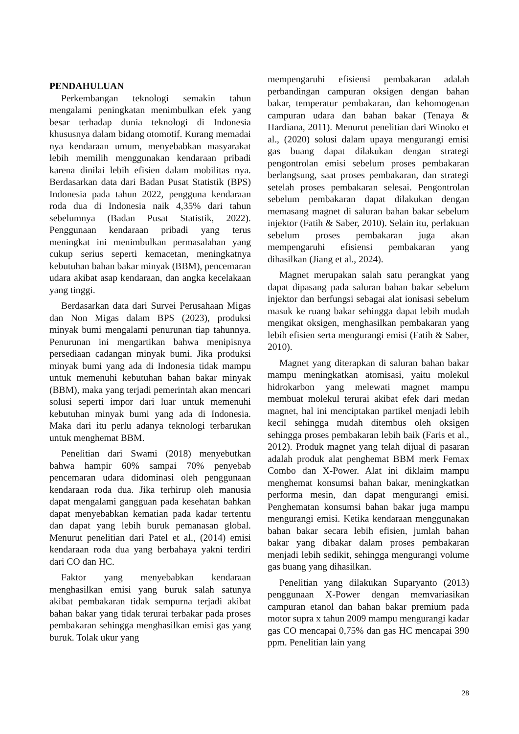PENDAHULUAN
Perkembangan teknologi semakin tahun mengalami peningkatan menimbulkan efek yang besar terhadap dunia teknologi di Indonesia khususnya dalam bidang otomotif. Kurang memadai nya kendaraan umum, menyebabkan masyarakat lebih memilih menggunakan kendaraan pribadi karena dinilai lebih efisien dalam mobilitas nya. Berdasarkan data dari Badan Pusat Statistik (BPS) Indonesia pada tahun 2022, pengguna kendaraan roda dua di Indonesia naik 4,35% dari tahun sebelumnya (Badan Pusat Statistik, 2022). Penggunaan kendaraan pribadi yang terus meningkat ini menimbulkan permasalahan yang cukup serius seperti kemacetan, meningkatnya kebutuhan bahan bakar minyak (BBM), pencemaran udara akibat asap kendaraan, dan angka kecelakaan yang tinggi.
Berdasarkan data dari Survei Perusahaan Migas dan Non Migas dalam BPS (2023), produksi minyak bumi mengalami penurunan tiap tahunnya. Penurunan ini mengartikan bahwa menipisnya persediaan cadangan minyak bumi. Jika produksi minyak bumi yang ada di Indonesia tidak mampu untuk memenuhi kebutuhan bahan bakar minyak (BBM), maka yang terjadi pemerintah akan mencari solusi seperti impor dari luar untuk memenuhi kebutuhan minyak bumi yang ada di Indonesia. Maka dari itu perlu adanya teknologi terbarukan untuk menghemat BBM.
Penelitian dari Swami (2018) menyebutkan bahwa hampir 60% sampai 70% penyebab pencemaran udara didominasi oleh penggunaan kendaraan roda dua. Jika terhirup oleh manusia dapat mengalami gangguan pada kesehatan bahkan dapat menyebabkan kematian pada kadar tertentu dan dapat yang lebih buruk pemanasan global. Menurut penelitian dari Patel et al., (2014) emisi kendaraan roda dua yang berbahaya yakni terdiri dari CO dan HC.
Faktor yang menyebabkan kendaraan menghasilkan emisi yang buruk salah satunya akibat pembakaran tidak sempurna terjadi akibat bahan bakar yang tidak terurai terbakar pada proses pembakaran sehingga menghasilkan emisi gas yang buruk. Tolak ukur yang
mempengaruhi efisiensi pembakaran adalah perbandingan campuran oksigen dengan bahan bakar, temperatur pembakaran, dan kehomogenan campuran udara dan bahan bakar (Tenaya & Hardiana, 2011). Menurut penelitian dari Winoko et al., (2020) solusi dalam upaya mengurangi emisi gas buang dapat dilakukan dengan strategi pengontrolan emisi sebelum proses pembakaran berlangsung, saat proses pembakaran, dan strategi setelah proses pembakaran selesai. Pengontrolan sebelum pembakaran dapat dilakukan dengan memasang magnet di saluran bahan bakar sebelum injektor (Fatih & Saber, 2010). Selain itu, perlakuan sebelum proses pembakaran juga akan mempengaruhi efisiensi pembakaran yang dihasilkan (Jiang et al., 2024).
Magnet merupakan salah satu perangkat yang dapat dipasang pada saluran bahan bakar sebelum injektor dan berfungsi sebagai alat ionisasi sebelum masuk ke ruang bakar sehingga dapat lebih mudah mengikat oksigen, menghasilkan pembakaran yang lebih efisien serta mengurangi emisi (Fatih & Saber, 2010).
Magnet yang diterapkan di saluran bahan bakar mampu meningkatkan atomisasi, yaitu molekul hidrokarbon yang melewati magnet mampu membuat molekul terurai akibat efek dari medan magnet, hal ini menciptakan partikel menjadi lebih kecil sehingga mudah ditembus oleh oksigen sehingga proses pembakaran lebih baik (Faris et al., 2012). Produk magnet yang telah dijual di pasaran adalah produk alat penghemat BBM merk Femax Combo dan X-Power. Alat ini diklaim mampu menghemat konsumsi bahan bakar, meningkatkan performa mesin, dan dapat mengurangi emisi. Penghematan konsumsi bahan bakar juga mampu mengurangi emisi. Ketika kendaraan menggunakan bahan bakar secara lebih efisien, jumlah bahan bakar yang dibakar dalam proses pembakaran menjadi lebih sedikit, sehingga mengurangi volume gas buang yang dihasilkan.
Penelitian yang dilakukan Suparyanto (2013) penggunaan X-Power dengan memvariasikan campuran etanol dan bahan bakar premium pada motor supra x tahun 2009 mampu mengurangi kadar gas CO mencapai 0,75% dan gas HC mencapai 390 ppm. Penelitian lain yang
28